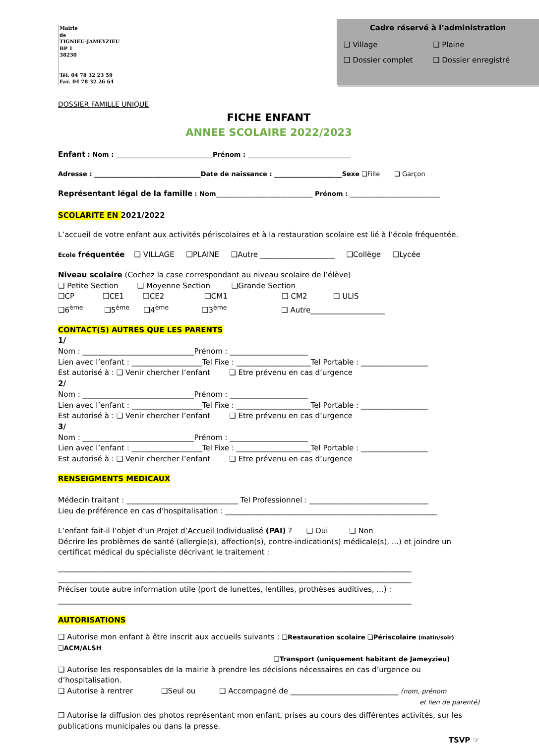Mairie
de
TIGNIEU-JAMEYZIEU
BP 1
38230
Tél. 04 78 32 23 59
Fax. 04 78 32 26 64
Cadre réservé à l’administration
❑ Village ❑ Plaine
❑ Dossier complet ❑ Dossier enregistré
DOSSIER FAMILLE UNIQUE
FICHE ENFANT
ANNEE SCOLAIRE 2022/2023
Enfant : Nom : ______________________________Prénom : ________________________________
Adresse : _________________________________Date de naissance : _____________________Sexe ❑Fille ❑ Garçon
Représentant légal de la famille : Nom______________________________ Prénom : ____________________________
SCOLARITE EN 2021/2022
L’accueil de votre enfant aux activités périscolaires et à la restauration scolaire est lié à l’école fréquentée.
Ecole fréquentée ❑ VILLAGE ❑PLAINE ❑Autre ____________________ ❑Collège ❑Lycée
Niveau scolaire (Cochez la case correspondant au niveau scolaire de l’élève)
❑ Petite Section ❑ Moyenne Section ❑Grande Section
❑CP ❑CE1 ❑CE2 ❑CM1 ❑ CM2 ❑ ULIS
❑6<sup>ème</sup> ❑5<sup>ème</sup> ❑4<sup>ème</sup> ❑3<sup>ème</sup> ❑ Autre____________________
CONTACT(S) AUTRES QUE LES PARENTS
1/
Nom : ______________________________Prénom : _____________________
Lien avec l’enfant : ___________________Tel Fixe : ____________________Tel Portable : __________________
Est autorisé à : ❑ Venir chercher l’enfant ❑ Etre prévenu en cas d’urgence
2/
Nom : ______________________________Prénom : _____________________
Lien avec l’enfant : ___________________Tel Fixe : ____________________Tel Portable : __________________
Est autorisé à : ❑ Venir chercher l’enfant ❑ Etre prévenu en cas d’urgence
3/
Nom : ______________________________Prénom : _____________________
Lien avec l’enfant : ___________________Tel Fixe : ____________________Tel Portable : __________________
Est autorisé à : ❑ Venir chercher l’enfant ❑ Etre prévenu en cas d’urgence
RENSEIGMENTS MEDICAUX
Médecin traitant : ______________________________ Tel Professionnel : ________________________________
Lieu de préférence en cas d’hospitalisation : _________________________________________________________
L’enfant fait-il l’objet d’un Projet d’Accueil Individualisé (PAI) ? ❑ Oui ❑ Non
Décrire les problèmes de santé (allergie(s), affection(s), contre-indication(s) médicale(s), ...) et joindre un certificat médical du spécialiste décrivant le traitement :
_______________________________________________________________________________________________
_______________________________________________________________________________________________
Préciser toute autre information utile (port de lunettes, lentilles, prothèses auditives, ...) :
_______________________________________________________________________________________________
AUTORISATIONS
❑ Autorise mon enfant à être inscrit aux accueils suivants : ❑Restauration scolaire ❑Périscolaire (matin/soir) ❑ACM/ALSH
❑Transport (uniquement habitant de Jameyzieu)
❑ Autorise les responsables de la mairie à prendre les décisions nécessaires en cas d’urgence ou d’hospitalisation.
❑ Autorise à rentrer ❑Seul ou ❑ Accompagné de _____________________________ (nom, prénom
et lien de parenté)
❑ Autorise la diffusion des photos représentant mon enfant, prises au cours des différentes activités, sur les publications municipales ou dans la presse.
TSVP ☞